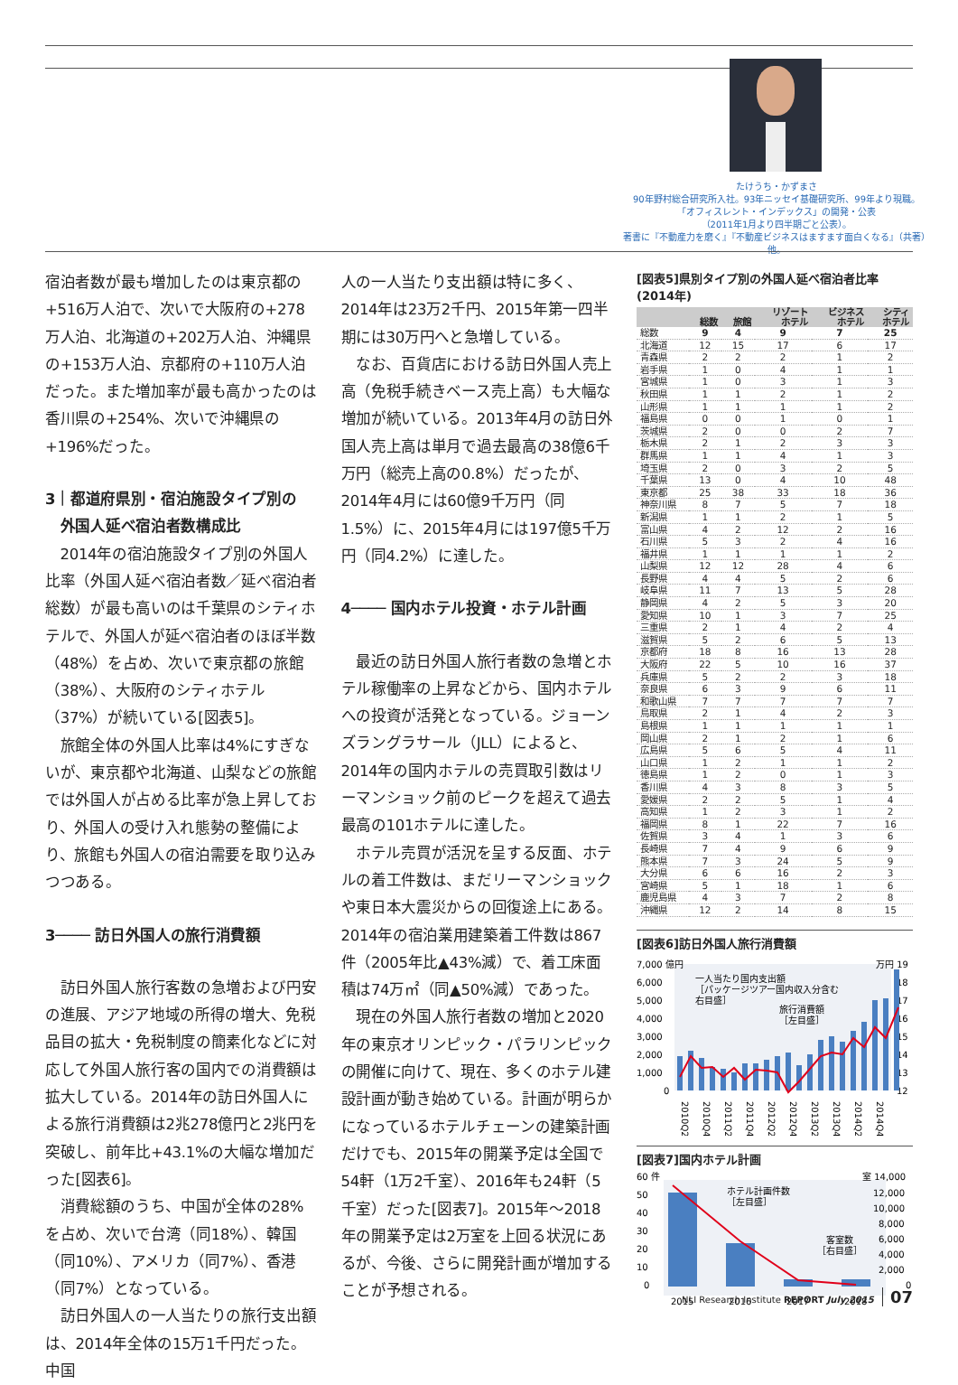たけうち・かずまさ
90年野村総合研究所入社。93年ニッセイ基礎研究所、99年より現職。
「オフィスレント・インデックス」の開発・公表
（2011年1月より四半期ごと公表）。
著書に『不動産力を磨く』『不動産ビジネスはますます面白くなる』（共著）他。
宿泊者数が最も増加したのは東京都の+516万人泊で、次いで大阪府の+278万人泊、北海道の+202万人泊、沖縄県の+153万人泊、京都府の+110万人泊だった。また増加率が最も高かったのは香川県の+254%、次いで沖縄県の+196%だった。
3｜都道府県別・宿泊施設タイプ別の
　外国人延べ宿泊者数構成比
2014年の宿泊施設タイプ別の外国人比率（外国人延べ宿泊者数／延べ宿泊者総数）が最も高いのは千葉県のシティホテルで、外国人が延べ宿泊者のほぼ半数（48%）を占め、次いで東京都の旅館（38%）、大阪府のシティホテル（37%）が続いている[図表5]。
旅館全体の外国人比率は4%にすぎないが、東京都や北海道、山梨などの旅館では外国人が占める比率が急上昇しており、外国人の受け入れ態勢の整備により、旅館も外国人の宿泊需要を取り込みつつある。
3──── 訪日外国人の旅行消費額
訪日外国人旅行客数の急増および円安の進展、アジア地域の所得の増大、免税品目の拡大・免税制度の簡素化などに対応して外国人旅行客の国内での消費額は拡大している。2014年の訪日外国人による旅行消費額は2兆278億円と2兆円を突破し、前年比+43.1%の大幅な増加だった[図表6]。
消費総額のうち、中国が全体の28%を占め、次いで台湾（同18%）、韓国（同10%）、アメリカ（同7%）、香港（同7%）となっている。
訪日外国人の一人当たりの旅行支出額は、2014年全体の15万1千円だった。中国
人の一人当たり支出額は特に多く、2014年は23万2千円、2015年第一四半期には30万円へと急増している。
なお、百貨店における訪日外国人売上高（免税手続きベース売上高）も大幅な増加が続いている。2013年4月の訪日外国人売上高は単月で過去最高の38億6千万円（総売上高の0.8%）だったが、2014年4月には60億9千万円（同1.5%）に、2015年4月には197億5千万円（同4.2%）に達した。
4──── 国内ホテル投資・ホテル計画
最近の訪日外国人旅行者数の急増とホテル稼働率の上昇などから、国内ホテルへの投資が活発となっている。ジョーンズラングラサール（JLL）によると、2014年の国内ホテルの売買取引数はリーマンショック前のピークを超えて過去最高の101ホテルに達した。
ホテル売買が活況を呈する反面、ホテルの着工件数は、まだリーマンショックや東日本大震災からの回復途上にある。2014年の宿泊業用建築着工件数は867件（2005年比▲43%減）で、着工床面積は74万㎡（同▲50%減）であった。
現在の外国人旅行者数の増加と2020年の東京オリンピック・パラリンピックの開催に向けて、現在、多くのホテル建設計画が動き始めている。計画が明らかになっているホテルチェーンの建築計画だけでも、2015年の開業予定は全国で54軒（1万2千室）、2016年も24軒（5千室）だった[図表7]。2015年～2018年の開業予定は2万室を上回る状況にあるが、今後、さらに開発計画が増加することが予想される。
[図表5]県別タイプ別の外国人延べ宿泊者比率(2014年)
| | 総数 | 旅館 | リゾート ホテル | ビジネス ホテル | シティ ホテル |
| --- | --- | --- | --- | --- | --- |
| 総数 | 9 | 4 | 9 | 7 | 25 |
| 北海道 | 12 | 15 | 17 | 6 | 17 |
| 青森県 | 2 | 2 | 2 | 1 | 2 |
| 岩手県 | 1 | 0 | 4 | 1 | 1 |
| 宮城県 | 1 | 0 | 3 | 1 | 3 |
| 秋田県 | 1 | 1 | 2 | 1 | 2 |
| 山形県 | 1 | 1 | 1 | 1 | 2 |
| 福島県 | 0 | 0 | 1 | 0 | 1 |
| 茨城県 | 2 | 0 | 0 | 2 | 7 |
| 栃木県 | 2 | 1 | 2 | 3 | 3 |
| 群馬県 | 1 | 1 | 4 | 1 | 3 |
| 埼玉県 | 2 | 0 | 3 | 2 | 5 |
| 千葉県 | 13 | 0 | 4 | 10 | 48 |
| 東京都 | 25 | 38 | 33 | 18 | 36 |
| 神奈川県 | 8 | 7 | 5 | 7 | 18 |
| 新潟県 | 1 | 1 | 2 | 1 | 5 |
| 富山県 | 4 | 2 | 12 | 2 | 16 |
| 石川県 | 5 | 3 | 2 | 4 | 16 |
| 福井県 | 1 | 1 | 1 | 1 | 2 |
| 山梨県 | 12 | 12 | 28 | 4 | 6 |
| 長野県 | 4 | 4 | 5 | 2 | 6 |
| 岐阜県 | 11 | 7 | 13 | 5 | 28 |
| 静岡県 | 4 | 2 | 5 | 3 | 20 |
| 愛知県 | 10 | 1 | 3 | 7 | 25 |
| 三重県 | 2 | 1 | 4 | 2 | 4 |
| 滋賀県 | 5 | 2 | 6 | 5 | 13 |
| 京都府 | 18 | 8 | 16 | 13 | 28 |
| 大阪府 | 22 | 5 | 10 | 16 | 37 |
| 兵庫県 | 5 | 2 | 2 | 3 | 18 |
| 奈良県 | 6 | 3 | 9 | 6 | 11 |
| 和歌山県 | 7 | 7 | 7 | 7 | 7 |
| 鳥取県 | 2 | 1 | 4 | 2 | 3 |
| 島根県 | 1 | 1 | 1 | 1 | 1 |
| 岡山県 | 2 | 1 | 2 | 1 | 6 |
| 広島県 | 5 | 6 | 5 | 4 | 11 |
| 山口県 | 1 | 2 | 1 | 1 | 2 |
| 徳島県 | 1 | 2 | 0 | 1 | 3 |
| 香川県 | 4 | 3 | 8 | 3 | 5 |
| 愛媛県 | 2 | 2 | 5 | 1 | 4 |
| 高知県 | 1 | 2 | 3 | 1 | 2 |
| 福岡県 | 8 | 1 | 22 | 7 | 16 |
| 佐賀県 | 3 | 4 | 1 | 3 | 6 |
| 長崎県 | 7 | 4 | 9 | 6 | 9 |
| 熊本県 | 7 | 3 | 24 | 5 | 9 |
| 大分県 | 6 | 6 | 16 | 2 | 3 |
| 宮崎県 | 5 | 1 | 18 | 1 | 6 |
| 鹿児島県 | 4 | 3 | 7 | 2 | 8 |
| 沖縄県 | 12 | 2 | 14 | 8 | 15 |
[図表6]訪日外国人旅行消費額
7,000 億円
6,000
5,000
4,000
3,000
2,000
1,000
0
万円 19
18
17
16
15
14
13
12
一人当たり国内支出額
［パッケージツアー国内収入分含む
右目盛］
旅行消費額
［左目盛］
2010Q2
2010Q4
2011Q2
2011Q4
2012Q2
2012Q4
2013Q2
2013Q4
2014Q2
2014Q4
[図表7]国内ホテル計画
60 件
50
40
30
20
10
0
室 14,000
12,000
10,000
8,000
6,000
4,000
2,000
0
ホテル計画件数
［左目盛］
客室数
［右目盛］
2015
2016
2017
2018
NLI Research Institute REPORT July 2015 07